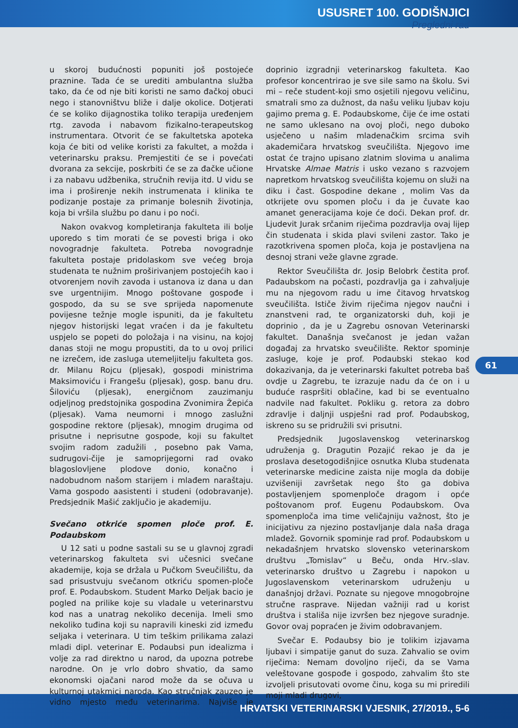USUSRET 100. GODIŠNJICI
Pregledni rad
u skoroj budućnosti popuniti još postojeće praznine. Tada će se urediti ambulantna služba tako, da će od nje biti koristi ne samo đačkoj obuci nego i stanovništvu bliže i dalje okolice. Dotjerati će se koliko dijagnostika toliko terapija uređenjem rtg. zavoda i nabavom fizikalno-terapeutskog instrumentara. Otvorit će se fakultetska apoteka koja će biti od velike koristi za fakultet, a možda i veterinarsku praksu. Premjestiti će se i povećati dvorana za sekcije, poskrbiti će se za đačke učione i za nabavu udžbenika, stručnih revija itd. U vidu se ima i proširenje nekih instrumenata i klinika te podizanje postaje za primanje bolesnih životinja, koja bi vršila službu po danu i po noći.
Nakon ovakvog kompletiranja fakulteta ili bolje uporedo s tim morati će se povesti briga i oko novogradnje fakulteta. Potreba novogradnje fakulteta postaje pridolaskom sve većeg broja studenata te nužnim proširivanjem postojećih kao i otvorenjem novih zavoda i ustanova iz dana u dan sve urgentnijim. Mnogo poštovane gospođe i gospodo, da su se sve sprijeda napomenute povijesne težnje mogle ispuniti, da je fakultetu njegov historijski legat vraćen i da je fakultetu uspjelo se popeti do položaja i na visinu, na kojoj danas stoji ne mogu propustiti, da to u ovoj prilici ne izrečem, ide zasluga utemeljitelju fakulteta gos. dr. Milanu Rojcu (pljesak), gospodi ministrima Maksimoviću i Frangešu (pljesak), gosp. banu dru. Šiloviću (pljesak), energičnom zauzimanju odjeljnog predstojnika gospodina Zvonimira Žepića (pljesak). Vama neumorni i mnogo zaslužni gospodine rektore (pljesak), mnogim drugima od prisutne i neprisutne gospode, koji su fakultet svojim radom zadužili , posebno pak Vama, sudrugovi-čije je samoprijegorni rad ovako blagoslovljene plodove donio, konačno i nadobudnom našom starijem i mlađem naraštaju. Vama gospodo aasistenti i studeni (odobravanje). Predsjednik Mašić zaključio je akademiju.
Svečano otkriće spomen ploče prof. E. Podaubskom
U 12 sati u podne sastali su se u glavnoj zgradi veterinarskog fakulteta svi učesnici svečane akademije, koja se držala u Pučkom Sveučilištu, da sad prisustvuju svečanom otkriću spomen-ploče prof. E. Podaubskom. Student Marko Deljak bacio je pogled na prilike koje su vladale u veterinarstvu kod nas a unatrag nekoliko decenija. Imeli smo nekoliko tuđina koji su napravili kineski zid između seljaka i veterinara. U tim teškim prilikama zalazi mladi dipl. veterinar E. Podaubsi pun idealizma i volje za rad direktno u narod, da upozna potrebe narodne. On je vrlo dobro shvatio, da samo ekonomski ojačani narod može da se očuva u kulturnoj utakmici naroda. Kao stručnjak zauzeo je vidno mjesto među veterinarima. Najviše je doprinio izgradnji veterinarskog fakulteta. Kao profesor koncentrirao je sve sile samo na školu. Svi mi – reče student-koji smo osjetili njegovu veličinu, smatrali smo za dužnost, da našu veliku ljubav koju gajimo prema g. E. Podaubskome, čije će ime ostati ne samo uklesano na ovoj ploči, nego duboko usječeno u našim mladenačkim srcima svih akademičara hrvatskog sveučilišta. Njegovo ime ostat će trajno upisano zlatnim slovima u analima Hrvatske Almae Matris i usko vezano s razvojem napretkom hrvatskog sveučilišta kojemu on služi na diku i čast. Gospodine dekane , molim Vas da otkrijete ovu spomen ploču i da je čuvate kao amanet generacijama koje će doći. Dekan prof. dr. Ljudevit Jurak srčanim riječima pozdravlja ovaj lijep čin studenata i skida plavi svileni zastor. Tako je razotkrivena spomen ploča, koja je postavljena na desnoj strani veže glavne zgrade.
Rektor Sveučilišta dr. Josip Belobrk čestita prof. Padaubskom na počasti, pozdravlja ga i zahvaljuje mu na njegovom radu u ime čitavog hrvatskog sveučilišta. Ističe živim riječima njegov naučni i znanstveni rad, te organizatorski duh, koji je doprinio , da je u Zagrebu osnovan Veterinarski fakultet. Današnja svečanost je jedan važan događaj za hrvatsko sveučilište. Rektor spominje zasluge, koje je prof. Podaubski stekao kod dokazivanja, da je veterinarski fakultet potreba baš ovdje u Zagrebu, te izrazuje nadu da će on i u buduće raspršiti oblačine, kad bi se eventualno nadvile nad fakultet. Pokliku g. retora za dobro zdravlje i daljnji uspješni rad prof. Podaubskog, iskreno su se pridružili svi prisutni.
Predsjednik Jugoslavenskog veterinarskog udruženja g. Dragutin Pozajić rekao je da je proslava desetogodišnjice osnutka Kluba studenata veterinarske medicine zaista nije mogla da dobije uzvišeniji završetak nego što ga dobiva postavljenjem spomenploče dragom i opće poštovanom prof. Eugenu Podaubskom. Ova spomenploča ima time veličajniju važnost, što je inicijativu za njezino postavljanje dala naša draga mladež. Govornik spominje rad prof. Podaubskom u nekadašnjem hrvatsko slovensko veterinarskom društvu „Tomislav“ u Beču, onda Hrv.-slav. veterinarsko društvo u Zagrebu i napokon u Jugoslavenskom veterinarskom udruženju u današnjoj državi. Poznate su njegove mnogobrojne stručne rasprave. Nijedan važniji rad u korist društva i stališa nije izvršen bez njegove suradnje. Govor ovaj popraćen je živim odobravanjem.
Svečar E. Podaubsy bio je tolikim izjavama ljubavi i simpatije ganut do suza. Zahvalio se ovim riječima: Nemam dovoljno riječi, da se Vama veleštovane gospođe i gospodo, zahvalim što ste izvoljeli prisutovati ovome činu, koga su mi priredili moji mladi drugovi,
61
HRVATSKI VETERINARSKI VJESNIK, 27/2019., 5-6